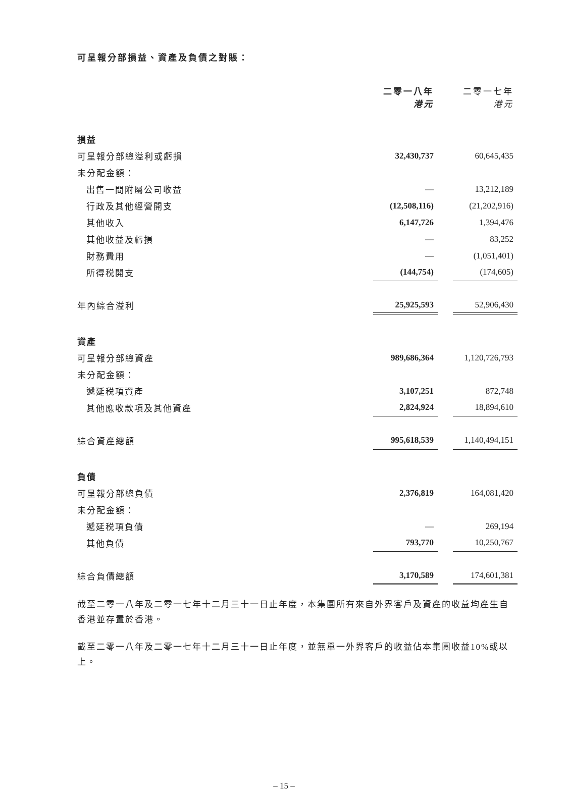可呈報分部損益、資產及負債之對賬：
| | 二零一八年 港元 | | 二零一七年 港元 |
| 損益 | | | |
| 可呈報分部總溢利或虧損 | 32,430,737 | | 60,645,435 |
| 未分配金額： | | | |
| 出售一間附屬公司收益 | — | | 13,212,189 |
| 行政及其他經營開支 | (12,508,116) | | (21,202,916) |
| 其他收入 | 6,147,726 | | 1,394,476 |
| 其他收益及虧損 | — | | 83,252 |
| 財務費用 | — | | (1,051,401) |
| 所得税開支 | (144,754) | | (174,605) |
| 年內綜合溢利 | 25,925,593 | | 52,906,430 |
| 資產 | | | |
| 可呈報分部總資產 | 989,686,364 | | 1,120,726,793 |
| 未分配金額： | | | |
| 遞延税項資產 | 3,107,251 | | 872,748 |
| 其他應收款項及其他資產 | 2,824,924 | | 18,894,610 |
| 綜合資產總額 | 995,618,539 | | 1,140,494,151 |
| 負債 | | | |
| 可呈報分部總負債 | 2,376,819 | | 164,081,420 |
| 未分配金額： | | | |
| 遞延税項負債 | — | | 269,194 |
| 其他負債 | 793,770 | | 10,250,767 |
| 綜合負債總額 | 3,170,589 | | 174,601,381 |
截至二零一八年及二零一七年十二月三十一日止年度，本集團所有來自外界客戶及資產的收益均產生自香港並存置於香港。
截至二零一八年及二零一七年十二月三十一日止年度，並無單一外界客戶的收益佔本集團收益10%或以上。
– 15 –